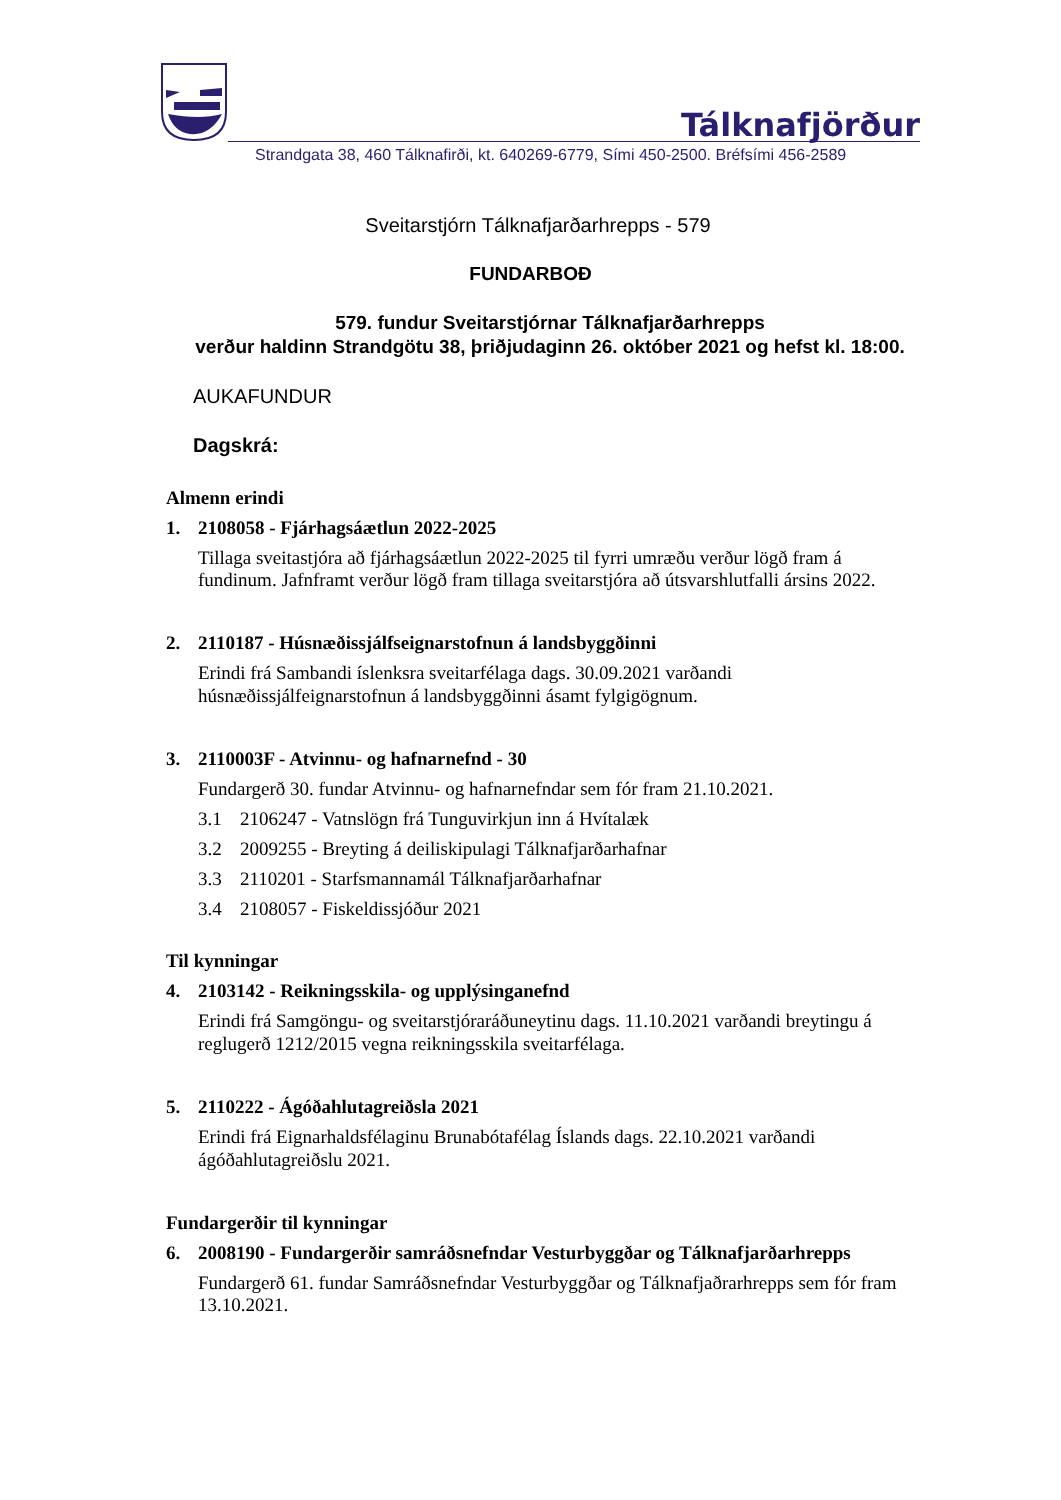Tálknafjörður
Strandgata 38, 460 Tálknafirði, kt. 640269-6779, Sími 450-2500. Bréfsími 456-2589
Sveitarstjórn Tálknafjarðarhrepps - 579
FUNDARBOÐ
579. fundur Sveitarstjórnar Tálknafjarðarhrepps
verður haldinn Strandgötu 38, þriðjudaginn 26. október 2021 og hefst kl. 18:00.
AUKAFUNDUR
Dagskrá:
Almenn erindi
1. 2108058 - Fjárhagsáætlun 2022-2025
Tillaga sveitastjóra að fjárhagsáætlun 2022-2025 til fyrri umræðu verður lögð fram á fundinum. Jafnframt verður lögð fram tillaga sveitarstjóra að útsvarshlutfalli ársins 2022.
2. 2110187 - Húsnæðissjálfseignarstofnun á landsbyggðinni
Erindi frá Sambandi íslenksra sveitarfélaga dags. 30.09.2021 varðandi húsnæðissjálfeignarstofnun á landsbyggðinni ásamt fylgigögnum.
3. 2110003F - Atvinnu- og hafnarnefnd - 30
Fundargerð 30. fundar Atvinnu- og hafnarnefndar sem fór fram 21.10.2021.
3.1 2106247 - Vatnslögn frá Tunguvirkjun inn á Hvítalæk
3.2 2009255 - Breyting á deiliskipulagi Tálknafjarðarhafnar
3.3 2110201 - Starfsmannamál Tálknafjarðarhafnar
3.4 2108057 - Fiskeldissjóður 2021
Til kynningar
4. 2103142 - Reikningsskila- og upplýsinganefnd
Erindi frá Samgöngu- og sveitarstjóraráðuneytinu dags. 11.10.2021 varðandi breytingu á reglugerð 1212/2015 vegna reikningsskila sveitarfélaga.
5. 2110222 - Ágóðahlutagreiðsla 2021
Erindi frá Eignarhaldsfélaginu Brunabótafélag Íslands dags. 22.10.2021 varðandi ágóðahlutagreiðslu 2021.
Fundargerðir til kynningar
6. 2008190 - Fundargerðir samráðsnefndar Vesturbyggðar og Tálknafjarðarhrepps
Fundargerð 61. fundar Samráðsnefndar Vesturbyggðar og Tálknafjaðrarhrepps sem fór fram 13.10.2021.